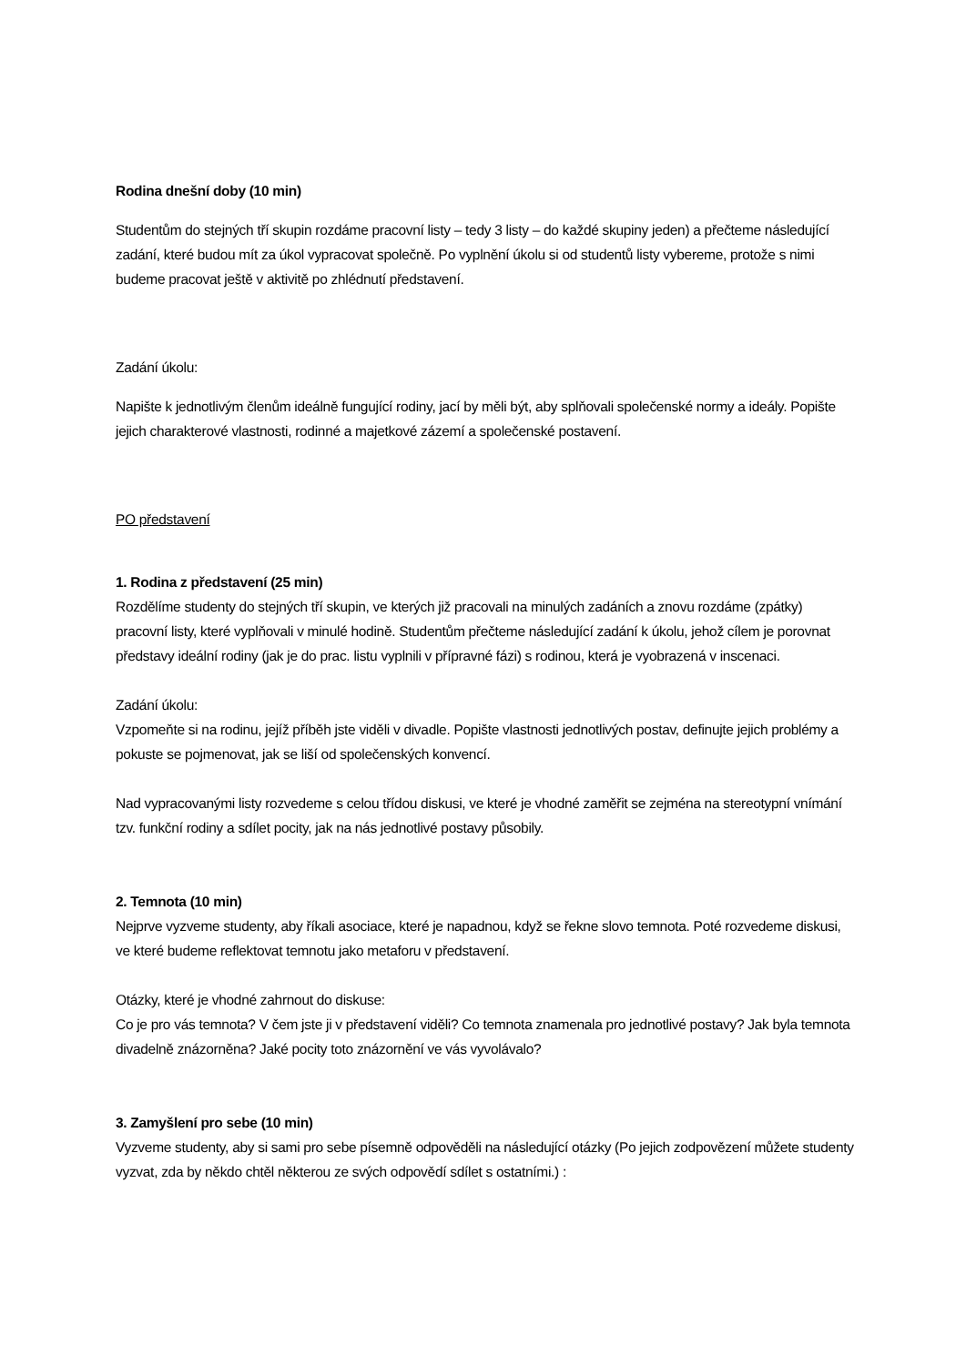Rodina dnešní doby (10 min)
Studentům do stejných tří skupin rozdáme pracovní listy – tedy 3 listy – do každé skupiny jeden) a přečteme následující zadání, které budou mít za úkol vypracovat společně. Po vyplnění úkolu si od studentů listy vybereme, protože s nimi budeme pracovat ještě v aktivitě po zhlédnutí představení.
Zadání úkolu:
Napište k jednotlivým členům ideálně fungující rodiny, jací by měli být, aby splňovali společenské normy a ideály. Popište jejich charakterové vlastnosti, rodinné a majetkové zázemí a společenské postavení.
PO představení
1. Rodina z představení (25 min)
Rozdělíme studenty do stejných tří skupin, ve kterých již pracovali na minulých zadáních a znovu rozdáme (zpátky) pracovní listy, které vyplňovali v minulé hodině. Studentům přečteme následující zadání k úkolu, jehož cílem je porovnat představy ideální rodiny (jak je do prac. listu vyplnili v přípravné fázi) s rodinou, která je vyobrazená v inscenaci.
Zadání úkolu:
Vzpomeňte si na rodinu, jejíž příběh jste viděli v divadle. Popište vlastnosti jednotlivých postav, definujte jejich problémy a pokuste se pojmenovat, jak se liší od společenských konvencí.
Nad vypracovanými listy rozvedeme s celou třídou diskusi, ve které je vhodné zaměřit se zejména na stereotypní vnímání tzv. funkční rodiny a sdílet pocity, jak na nás jednotlivé postavy působily.
2. Temnota (10 min)
Nejprve vyzveme studenty, aby říkali asociace, které je napadnou, když se řekne slovo temnota. Poté rozvedeme diskusi, ve které budeme reflektovat temnotu jako metaforu v představení.
Otázky, které je vhodné zahrnout do diskuse:
Co je pro vás temnota? V čem jste ji v představení viděli? Co temnota znamenala pro jednotlivé postavy? Jak byla temnota divadelně znázorněna? Jaké pocity toto znázornění ve vás vyvolávalo?
3. Zamyšlení pro sebe (10 min)
Vyzveme studenty, aby si sami pro sebe písemně odpověděli na následující otázky (Po jejich zodpovězení můžete studenty vyzvat, zda by někdo chtěl některou ze svých odpovědí sdílet s ostatními.) :